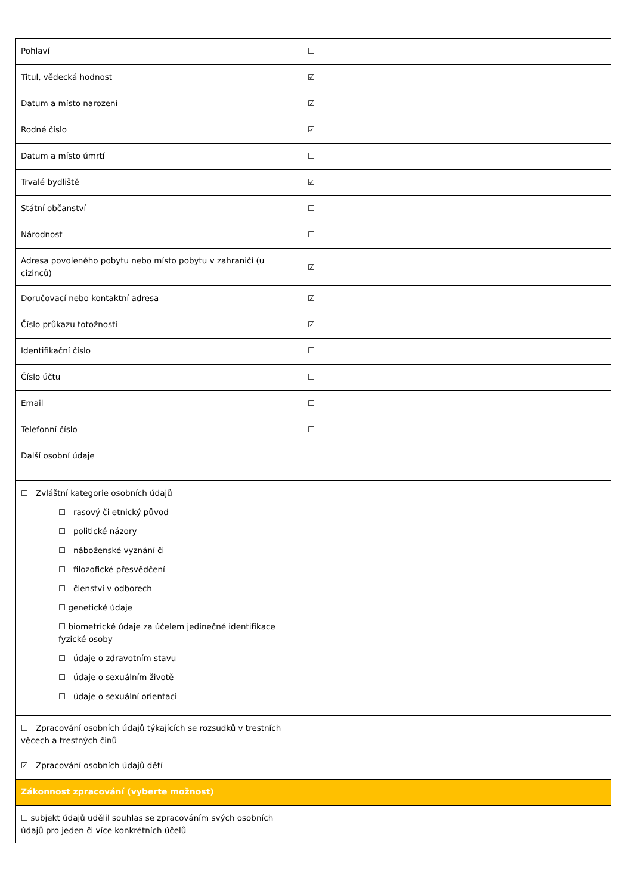| Pohlaví | ☐ |
| Titul, vědecká hodnost | ☑ |
| Datum a místo narození | ☑ |
| Rodné číslo | ☑ |
| Datum a místo úmrtí | ☐ |
| Trvalé bydliště | ☑ |
| Státní občanství | ☐ |
| Národnost | ☐ |
| Adresa povoleného pobytu nebo místo pobytu v zahraničí (u cizinců) | ☑ |
| Doručovací nebo kontaktní adresa | ☑ |
| Číslo průkazu totožnosti | ☑ |
| Identifikační číslo | ☐ |
| Číslo účtu | ☐ |
| Email | ☐ |
| Telefonní číslo | ☐ |
| Další osobní údaje | |
| ☐ Zvláštní kategorie osobních údajů ☐ rasový či etnický původ ☐ politické názory ☐ náboženské vyznání či ☐ filozofické přesvědčení ☐ členství v odborech ☐ genetické údaje ☐ biometrické údaje za účelem jedinečné identifikace fyzické osoby ☐ údaje o zdravotním stavu ☐ údaje o sexuálním životě ☐ údaje o sexuální orientaci | |
| ☐ Zpracování osobních údajů týkajících se rozsudků v trestních věcech a trestných činů | |
| ☑ Zpracování osobních údajů dětí | |
| Zákonnost zpracování (vyberte možnost) | |
| ☐ subjekt údajů udělil souhlas se zpracováním svých osobních údajů pro jeden či více konkrétních účelů | |